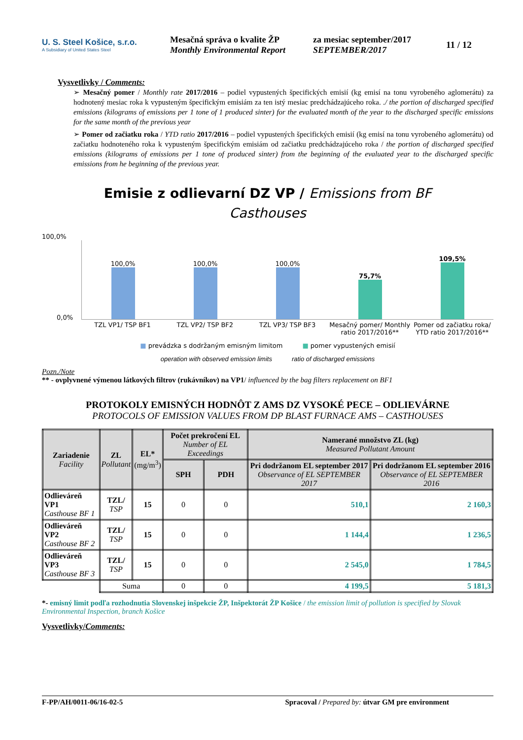U. S. Steel Košice, s.r.o.
A Subsidiary of United States Steel
Mesačná správa o kvalite ŽP
Monthly Environmental Report
za mesiac september/2017
SEPTEMBER/2017
11 / 12
Vysvetlivky / Comments:
➢ Mesačný pomer / Monthly rate 2017/2016 – podiel vypustených špecifických emisií (kg emisí na tonu vyrobeného aglomerátu) za hodnotený mesiac roka k vypusteným špecifickým emisiám za ten istý mesiac predchádzajúceho roka. ./ the portion of discharged specified emissions (kilograms of emissions per 1 tone of 1 produced sinter) for the evaluated month of the year to the discharged specific emissions for the same month of the previous year
➢ Pomer od začiatku roka / YTD ratio 2017/2016 – podiel vypustených špecifických emisií (kg emisí na tonu vyrobeného aglomerátu) od začiatku hodnoteného roka k vypusteným špecifickým emisiám od začiatku predchádzajúceho roka / the portion of discharged specified emissions (kilograms of emissions per 1 tone of produced sinter) from the beginning of the evaluated year to the discharged specific emissions from he beginning of the previous year.
Emisie z odlievarní DZ VP / Emissions from BF
Casthouses
100,0%
100,0%
100,0%
100,0%
75,7%
109,5%
0,0%
TZL VP1/ TSP BF1 TZL VP2/ TSP BF2 TZL VP3/ TSP BF3 Mesačný pomer/ Monthly ratio 2017/2016**
Pomer od začiatku roka/ YTD ratio 2017/2016**
■ prevádzka s dodržaným emisným limitom ■ pomer vypustených emisií
operation with observed emission limits ratio of discharged emissions
Pozn./Note
** - ovplyvnené výmenou látkových filtrov (rukávníkov) na VP1/ influenced by the bag filters replacement on BF1
PROTOKOLY EMISNÝCH HODNÔT Z AMS DZ VYSOKÉ PECE – ODLIEVÁRNE
PROTOCOLS OF EMISSION VALUES FROM DP BLAST FURNACE AMS – CASTHOUSES
| Zariadenie Facility | ZL Pollutant | EL* (mg/m<sup>3</sup>) | Počet prekročení EL Number of EL Exceedings | | Namerané množstvo ZL (kg) Measured Pollutant Amount | |
| --- | --- | --- | --- | --- | --- | --- |
| | | | SPH | PDH | Pri dodržanom EL september 2017 Observance of EL SEPTEMBER 2017 | Pri dodržanom EL september 2016 Observance of EL SEPTEMBER 2016 |
| Odlieváreň VP1 Casthouse BF 1 | TZL/ TSP | 15 | 0 | 0 | 510,1 | 2 160,3 |
| Odlieváreň VP2 Casthouse BF 2 | TZL/ TSP | 15 | 0 | 0 | 1 144,4 | 1 236,5 |
| Odlieváreň VP3 Casthouse BF 3 | TZL/ TSP | 15 | 0 | 0 | 2 545,0 | 1 784,5 |
| | Suma | | 0 | 0 | 4 199,5 | 5 181,3 |
*- emisný limit podľa rozhodnutia Slovenskej inšpekcie ŽP, Inšpektorát ŽP Košice / the emission limit of pollution is specified by Slovak Environmental Inspection, branch Košice
Vysvetlivky/Comments:
F-PP/AH/0011-06/16-02-5 Spracoval / Prepared by: útvar GM pre environment